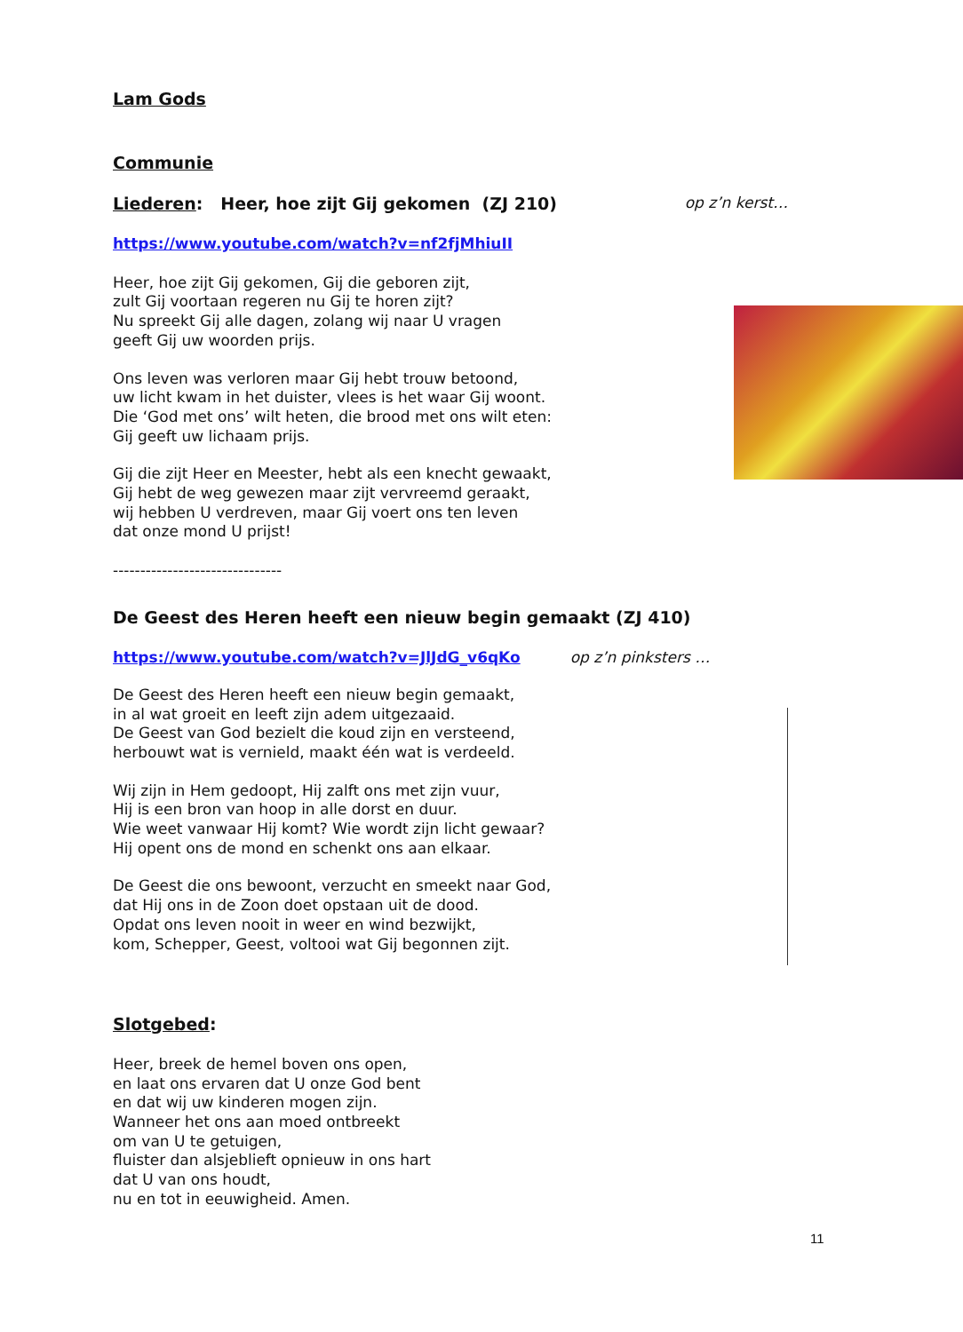Lam Gods
Communie
Liederen: Heer, hoe zijt Gij gekomen (ZJ 210)
op z’n kerst…
https://www.youtube.com/watch?v=nf2fjMhiuII
Heer, hoe zijt Gij gekomen, Gij die geboren zijt,
zult Gij voortaan regeren nu Gij te horen zijt?
Nu spreekt Gij alle dagen, zolang wij naar U vragen
geeft Gij uw woorden prijs.
Ons leven was verloren maar Gij hebt trouw betoond,
uw licht kwam in het duister, vlees is het waar Gij woont.
Die ‘God met ons’ wilt heten, die brood met ons wilt eten:
Gij geeft uw lichaam prijs.
Gij die zijt Heer en Meester, hebt als een knecht gewaakt,
Gij hebt de weg gewezen maar zijt vervreemd geraakt,
wij hebben U verdreven, maar Gij voert ons ten leven
dat onze mond U prijst!
-------------------------------
De Geest des Heren heeft een nieuw begin gemaakt (ZJ 410)
https://www.youtube.com/watch?v=JlJdG_v6qKo op z’n pinksters …
De Geest des Heren heeft een nieuw begin gemaakt,
in al wat groeit en leeft zijn adem uitgezaaid.
De Geest van God bezielt die koud zijn en versteend,
herbouwt wat is vernield, maakt één wat is verdeeld.
Wij zijn in Hem gedoopt, Hij zalft ons met zijn vuur,
Hij is een bron van hoop in alle dorst en duur.
Wie weet vanwaar Hij komt? Wie wordt zijn licht gewaar?
Hij opent ons de mond en schenkt ons aan elkaar.
De Geest die ons bewoont, verzucht en smeekt naar God,
dat Hij ons in de Zoon doet opstaan uit de dood.
Opdat ons leven nooit in weer en wind bezwijkt,
kom, Schepper, Geest, voltooi wat Gij begonnen zijt.
Slotgebed:
Heer, breek de hemel boven ons open,
en laat ons ervaren dat U onze God bent
en dat wij uw kinderen mogen zijn.
Wanneer het ons aan moed ontbreekt
om van U te getuigen,
fluister dan alsjeblieft opnieuw in ons hart
dat U van ons houdt,
nu en tot in eeuwigheid. Amen.
11